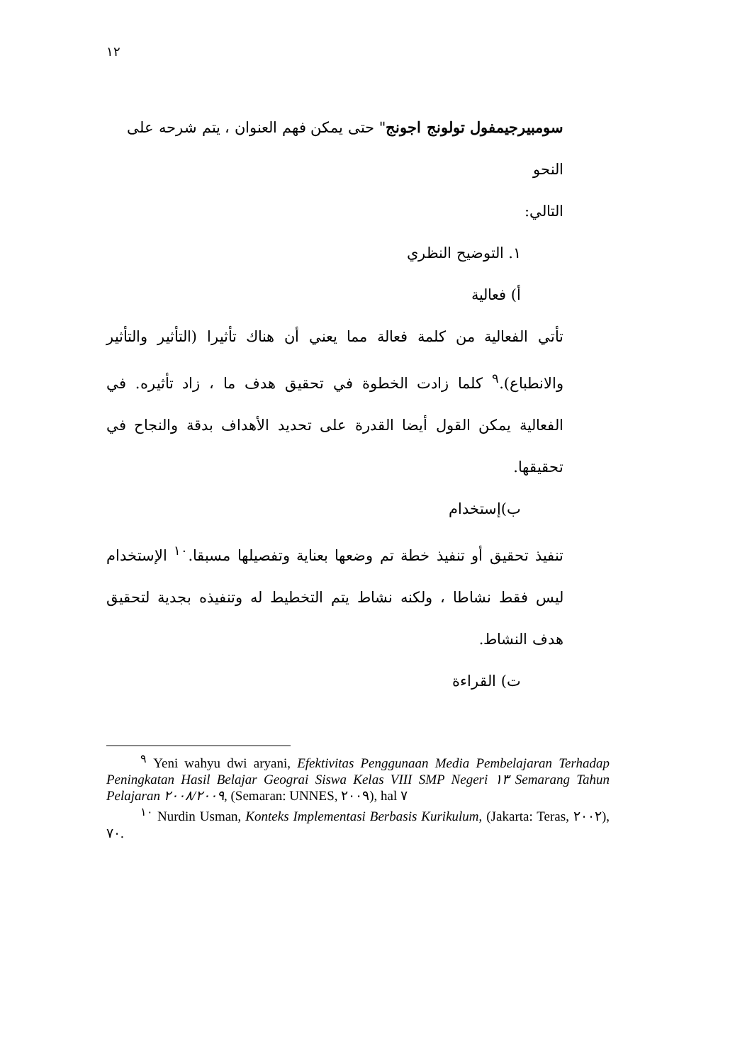١٢
سومبيرجيمفول تولونج اجونج" حتى يمكن فهم العنوان ، يتم شرحه على النحو
التالي:
١. التوضيح النظري
أ) فعالية
تأتي الفعالية من كلمة فعالة مما يعني أن هناك تأثيرا (التأثير والتأثير والانطباع).<sup>٩</sup> كلما زادت الخطوة في تحقيق هدف ما ، زاد تأثيره. في الفعالية يمكن القول أيضا القدرة على تحديد الأهداف بدقة والنجاح في تحقيقها.
ب)إستخدام
تنفيذ تحقيق أو تنفيذ خطة تم وضعها بعناية وتفصيلها مسبقا.<sup>١٠</sup> الإستخدام ليس فقط نشاطا ، ولكنه نشاط يتم التخطيط له وتنفيذه بجدية لتحقيق هدف النشاط.
ت) القراءة
<sup>٩</sup> Yeni wahyu dwi aryani, Efektivitas Penggunaan Media Pembelajaran Terhadap Peningkatan Hasil Belajar Geograi Siswa Kelas VIII SMP Negeri ١٣ Semarang Tahun Pelajaran ٢٠٠٨/٢٠٠٩, (Semaran: UNNES, ٢٠٠٩), hal ٧
<sup>١٠</sup> Nurdin Usman, Konteks Implementasi Berbasis Kurikulum, (Jakarta: Teras, ٢٠٠٢), ٧٠.